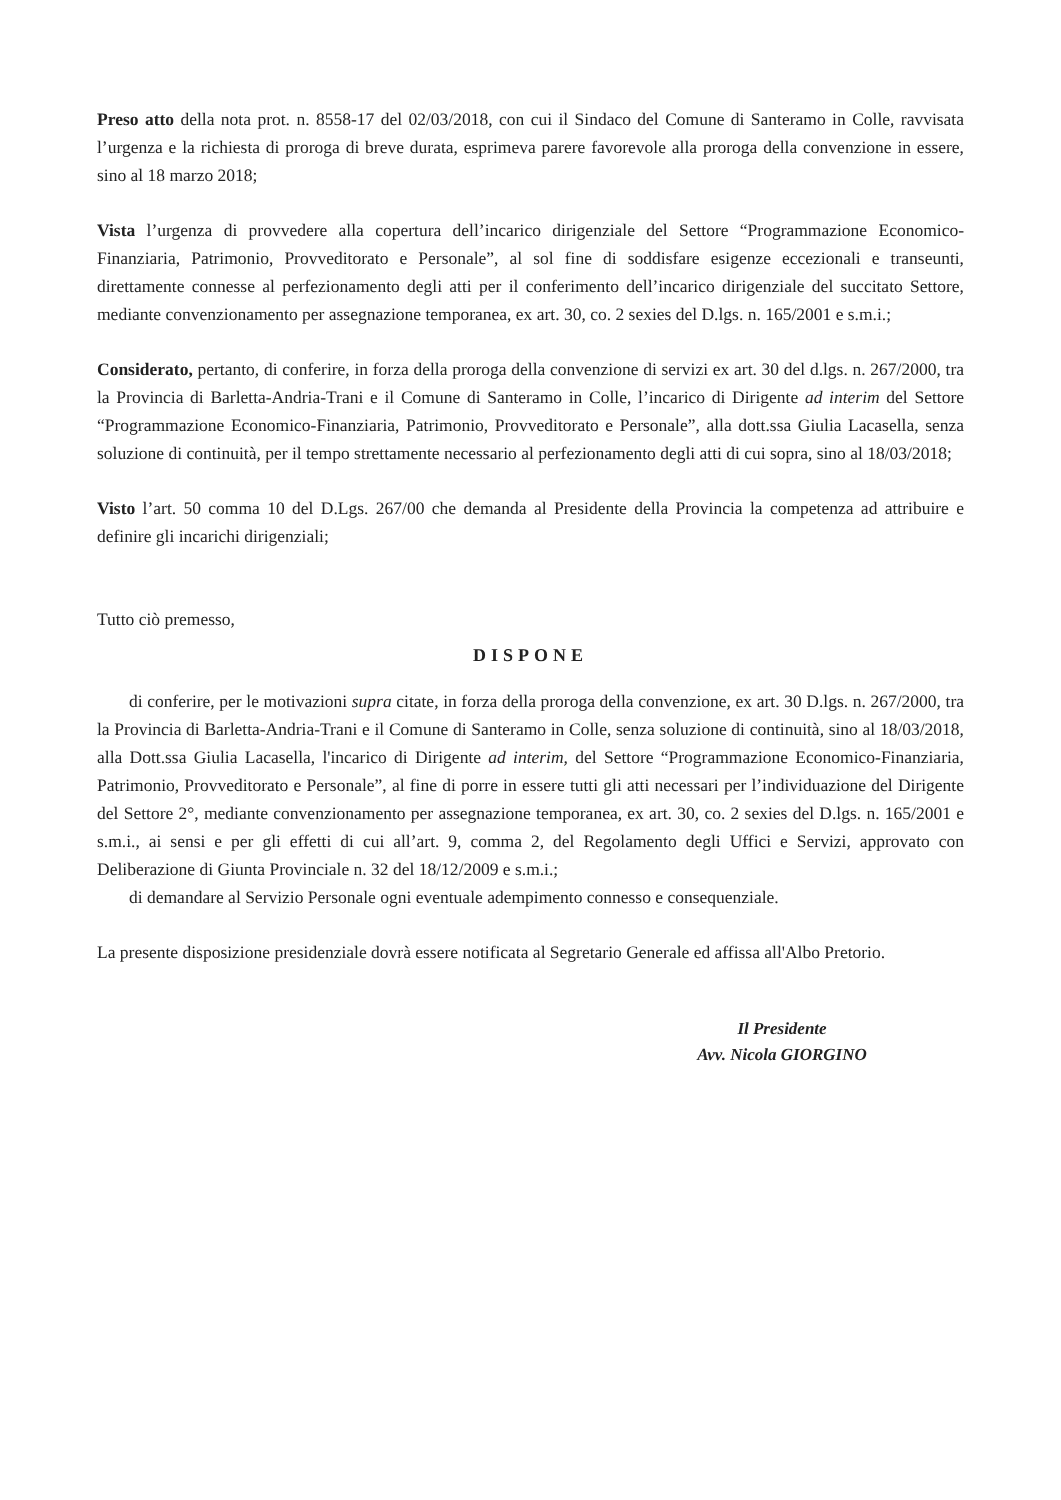Preso atto della nota prot. n. 8558-17 del 02/03/2018, con cui il Sindaco del Comune di Santeramo in Colle, ravvisata l’urgenza e la richiesta di proroga di breve durata, esprimeva parere favorevole alla proroga della convenzione in essere, sino al 18 marzo 2018;
Vista l’urgenza di provvedere alla copertura dell’incarico dirigenziale del Settore “Programmazione Economico-Finanziaria, Patrimonio, Provveditorato e Personale”, al sol fine di soddisfare esigenze eccezionali e transeunti, direttamente connesse al perfezionamento degli atti per il conferimento dell’incarico dirigenziale del succitato Settore, mediante convenzionamento per assegnazione temporanea, ex art. 30, co. 2 sexies del D.lgs. n. 165/2001 e s.m.i.;
Considerato, pertanto, di conferire, in forza della proroga della convenzione di servizi ex art. 30 del d.lgs. n. 267/2000, tra la Provincia di Barletta-Andria-Trani e il Comune di Santeramo in Colle, l’incarico di Dirigente ad interim del Settore “Programmazione Economico-Finanziaria, Patrimonio, Provveditorato e Personale”, alla dott.ssa Giulia Lacasella, senza soluzione di continuità, per il tempo strettamente necessario al perfezionamento degli atti di cui sopra, sino al 18/03/2018;
Visto l’art. 50 comma 10 del D.Lgs. 267/00 che demanda al Presidente della Provincia la competenza ad attribuire e definire gli incarichi dirigenziali;
Tutto ciò premesso,
DISPONE
di conferire, per le motivazioni supra citate, in forza della proroga della convenzione, ex art. 30 D.lgs. n. 267/2000, tra la Provincia di Barletta-Andria-Trani e il Comune di Santeramo in Colle, senza soluzione di continuità, sino al 18/03/2018, alla Dott.ssa Giulia Lacasella, l'incarico di Dirigente ad interim, del Settore “Programmazione Economico-Finanziaria, Patrimonio, Provveditorato e Personale”, al fine di porre in essere tutti gli atti necessari per l’individuazione del Dirigente del Settore 2°, mediante convenzionamento per assegnazione temporanea, ex art. 30, co. 2 sexies del D.lgs. n. 165/2001 e s.m.i., ai sensi e per gli effetti di cui all’art. 9, comma 2, del Regolamento degli Uffici e Servizi, approvato con Deliberazione di Giunta Provinciale n. 32 del 18/12/2009 e s.m.i.;
di demandare al Servizio Personale ogni eventuale adempimento connesso e consequenziale.
La presente disposizione presidenziale dovrà essere notificata al Segretario Generale ed affissa all'Albo Pretorio.
Il Presidente
Avv. Nicola GIORGINO